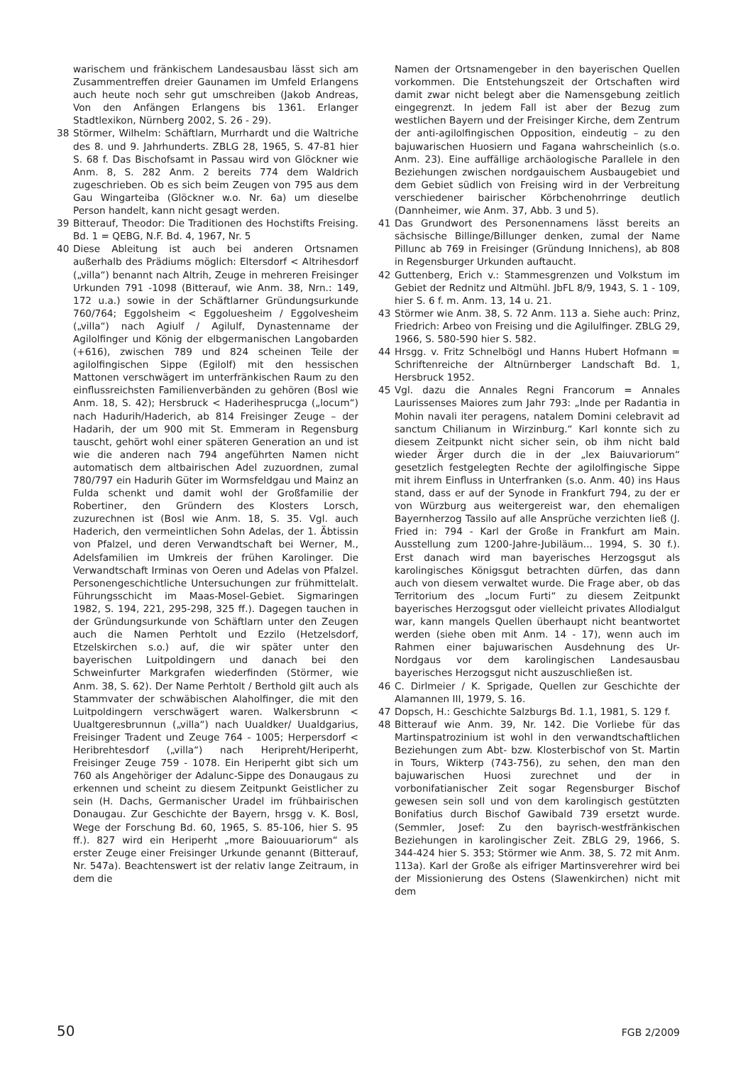warischem und fränkischem Landesausbau lässt sich am Zusammentreffen dreier Gaunamen im Umfeld Erlangens auch heute noch sehr gut umschreiben (Jakob Andreas, Von den Anfängen Erlangens bis 1361. Erlanger Stadtlexikon, Nürnberg 2002, S. 26 - 29).
38 Störmer, Wilhelm: Schäftlarn, Murrhardt und die Waltriche des 8. und 9. Jahrhunderts. ZBLG 28, 1965, S. 47-81 hier S. 68 f. Das Bischofsamt in Passau wird von Glöckner wie Anm. 8, S. 282 Anm. 2 bereits 774 dem Waldrich zugeschrieben. Ob es sich beim Zeugen von 795 aus dem Gau Wingarteiba (Glöckner w.o. Nr. 6a) um dieselbe Person handelt, kann nicht gesagt werden.
39 Bitterauf, Theodor: Die Traditionen des Hochstifts Freising. Bd. 1 = QEBG, N.F. Bd. 4, 1967, Nr. 5
40 Diese Ableitung ist auch bei anderen Ortsnamen außerhalb des Prädiums möglich: Eltersdorf < Altrihesdorf („villa“) benannt nach Altrih, Zeuge in mehreren Freisinger Urkunden 791 -1098 (Bitterauf, wie Anm. 38, Nrn.: 149, 172 u.a.) sowie in der Schäftlarner Gründungsurkunde 760/764; Eggolsheim < Eggoluesheim / Eggolvesheim („villa“) nach Agiulf / Agilulf, Dynastenname der Agilolfinger und König der elbgermanischen Langobarden (+616), zwischen 789 und 824 scheinen Teile der agilolfingischen Sippe (Egilolf) mit den hessischen Mattonen verschwägert im unterfränkischen Raum zu den einflussreichsten Familienverbänden zu gehören (Bosl wie Anm. 18, S. 42); Hersbruck < Haderihesprucga („locum“) nach Hadurih/Haderich, ab 814 Freisinger Zeuge – der Hadarih, der um 900 mit St. Emmeram in Regensburg tauscht, gehört wohl einer späteren Generation an und ist wie die anderen nach 794 angeführten Namen nicht automatisch dem altbairischen Adel zuzuordnen, zumal 780/797 ein Hadurih Güter im Wormsfeldgau und Mainz an Fulda schenkt und damit wohl der Großfamilie der Robertiner, den Gründern des Klosters Lorsch, zuzurechnen ist (Bosl wie Anm. 18, S. 35. Vgl. auch Haderich, den vermeintlichen Sohn Adelas, der 1. Äbtissin von Pfalzel, und deren Verwandtschaft bei Werner, M., Adelsfamilien im Umkreis der frühen Karolinger. Die Verwandtschaft Irminas von Oeren und Adelas von Pfalzel. Personengeschichtliche Untersuchungen zur frühmittelalt. Führungsschicht im Maas-Mosel-Gebiet. Sigmaringen 1982, S. 194, 221, 295-298, 325 ff.). Dagegen tauchen in der Gründungsurkunde von Schäftlarn unter den Zeugen auch die Namen Perhtolt und Ezzilo (Hetzelsdorf, Etzelskirchen s.o.) auf, die wir später unter den bayerischen Luitpoldingern und danach bei den Schweinfurter Markgrafen wiederfinden (Störmer, wie Anm. 38, S. 62). Der Name Perhtolt / Berthold gilt auch als Stammvater der schwäbischen Alaholfinger, die mit den Luitpoldingern verschwägert waren. Walkersbrunn < Uualtgeresbrunnun („villa“) nach Uualdker/ Uualdgarius, Freisinger Tradent und Zeuge 764 - 1005; Herpersdorf < Heribrehtesdorf („villa“) nach Heripreht/Heriperht, Freisinger Zeuge 759 - 1078. Ein Heriperht gibt sich um 760 als Angehöriger der Adalunc-Sippe des Donaugaus zu erkennen und scheint zu diesem Zeitpunkt Geistlicher zu sein (H. Dachs, Germanischer Uradel im frühbairischen Donaugau. Zur Geschichte der Bayern, hrsgg v. K. Bosl, Wege der Forschung Bd. 60, 1965, S. 85-106, hier S. 95 ff.). 827 wird ein Heriperht „more Baiouuariorum“ als erster Zeuge einer Freisinger Urkunde genannt (Bitterauf, Nr. 547a). Beachtenswert ist der relativ lange Zeitraum, in dem die
Namen der Ortsnamengeber in den bayerischen Quellen vorkommen. Die Entstehungszeit der Ortschaften wird damit zwar nicht belegt aber die Namensgebung zeitlich eingegrenzt. In jedem Fall ist aber der Bezug zum westlichen Bayern und der Freisinger Kirche, dem Zentrum der anti-agilolfingischen Opposition, eindeutig – zu den bajuwarischen Huosiern und Fagana wahrscheinlich (s.o. Anm. 23). Eine auffällige archäologische Parallele in den Beziehungen zwischen nordgauischem Ausbaugebiet und dem Gebiet südlich von Freising wird in der Verbreitung verschiedener bairischer Körbchenohrringe deutlich (Dannheimer, wie Anm. 37, Abb. 3 und 5).
41 Das Grundwort des Personennamens lässt bereits an sächsische Billinge/Billunger denken, zumal der Name Pillunc ab 769 in Freisinger (Gründung Innichens), ab 808 in Regensburger Urkunden auftaucht.
42 Guttenberg, Erich v.: Stammesgrenzen und Volkstum im Gebiet der Rednitz und Altmühl. JbFL 8/9, 1943, S. 1 - 109, hier S. 6 f. m. Anm. 13, 14 u. 21.
43 Störmer wie Anm. 38, S. 72 Anm. 113 a. Siehe auch: Prinz, Friedrich: Arbeo von Freising und die Agilulfinger. ZBLG 29, 1966, S. 580-590 hier S. 582.
44 Hrsgg. v. Fritz Schnelbögl und Hanns Hubert Hofmann = Schriftenreiche der Altnürnberger Landschaft Bd. 1, Hersbruck 1952.
45 Vgl. dazu die Annales Regni Francorum = Annales Laurissenses Maiores zum Jahr 793: „Inde per Radantia in Mohin navali iter peragens, natalem Domini celebravit ad sanctum Chilianum in Wirzinburg.“ Karl konnte sich zu diesem Zeitpunkt nicht sicher sein, ob ihm nicht bald wieder Ärger durch die in der „lex Baiuvariorum“ gesetzlich festgelegten Rechte der agilolfingische Sippe mit ihrem Einfluss in Unterfranken (s.o. Anm. 40) ins Haus stand, dass er auf der Synode in Frankfurt 794, zu der er von Würzburg aus weitergereist war, den ehemaligen Bayernherzog Tassilo auf alle Ansprüche verzichten ließ (J. Fried in: 794 - Karl der Große in Frankfurt am Main. Ausstellung zum 1200-Jahre-Jubiläum... 1994, S. 30 f.). Erst danach wird man bayerisches Herzogsgut als karolingisches Königsgut betrachten dürfen, das dann auch von diesem verwaltet wurde. Die Frage aber, ob das Territorium des „locum Furti“ zu diesem Zeitpunkt bayerisches Herzogsgut oder vielleicht privates Allodialgut war, kann mangels Quellen überhaupt nicht beantwortet werden (siehe oben mit Anm. 14 - 17), wenn auch im Rahmen einer bajuwarischen Ausdehnung des Ur-Nordgaus vor dem karolingischen Landesausbau bayerisches Herzogsgut nicht auszuschließen ist.
46 C. Dirlmeier / K. Sprigade, Quellen zur Geschichte der Alamannen III, 1979, S. 16.
47 Dopsch, H.: Geschichte Salzburgs Bd. 1.1, 1981, S. 129 f.
48 Bitterauf wie Anm. 39, Nr. 142. Die Vorliebe für das Martinspatrozinium ist wohl in den verwandtschaftlichen Beziehungen zum Abt- bzw. Klosterbischof von St. Martin in Tours, Wikterp (743-756), zu sehen, den man den bajuwarischen Huosi zurechnet und der in vorbonifatianischer Zeit sogar Regensburger Bischof gewesen sein soll und von dem karolingisch gestützten Bonifatius durch Bischof Gawibald 739 ersetzt wurde. (Semmler, Josef: Zu den bayrisch-westfränkischen Beziehungen in karolingischer Zeit. ZBLG 29, 1966, S. 344-424 hier S. 353; Störmer wie Anm. 38, S. 72 mit Anm. 113a). Karl der Große als eifriger Martinsverehrer wird bei der Missionierung des Ostens (Slawenkirchen) nicht mit dem
50 FGB 2/2009